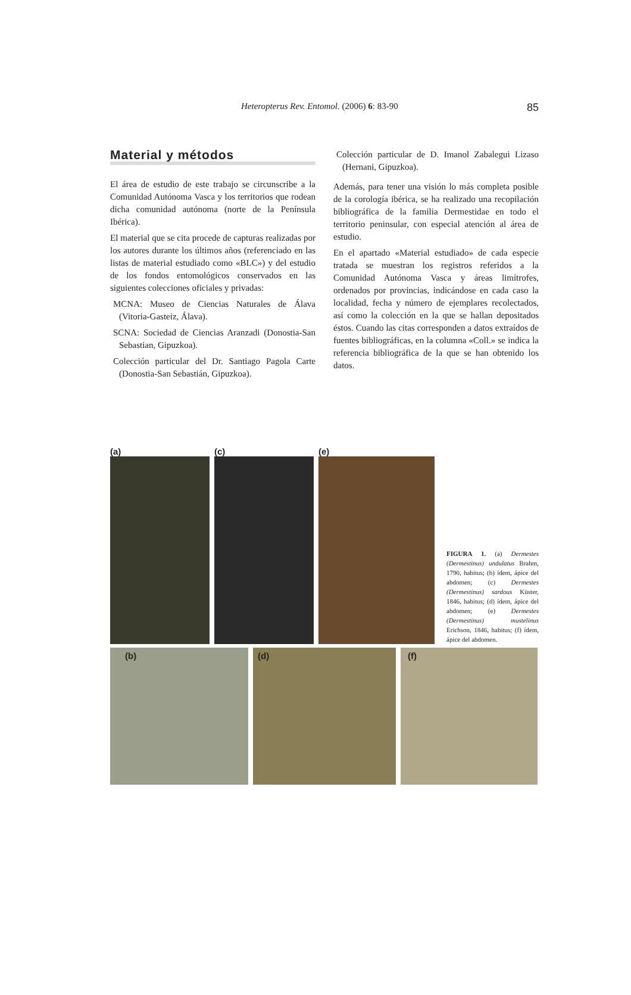Heteropterus Rev. Entomol. (2006) 6: 83-90 85
Material y métodos
El área de estudio de este trabajo se circunscribe a la Comunidad Autónoma Vasca y los territorios que rodean dicha comunidad autónoma (norte de la Península Ibérica).
El material que se cita procede de capturas realizadas por los autores durante los últimos años (referenciado en las listas de material estudiado como «BLC») y del estudio de los fondos entomológicos conservados en las siguientes colecciones oficiales y privadas:
MCNA: Museo de Ciencias Naturales de Álava (Vitoria-Gasteiz, Álava).
SCNA: Sociedad de Ciencias Aranzadi (Donostia-San Sebastian, Gipuzkoa).
Colección particular del Dr. Santiago Pagola Carte (Donostia-San Sebastián, Gipuzkoa).
Colección particular de D. Imanol Zabalegui Lizaso (Hernani, Gipuzkoa).
Además, para tener una visión lo más completa posible de la corología ibérica, se ha realizado una recopilación bibliográfica de la familia Dermestidae en todo el territorio peninsular, con especial atención al área de estudio.
En el apartado «Material estudiado» de cada especie tratada se muestran los registros referidos a la Comunidad Autónoma Vasca y áreas limítrofes, ordenados por provincias, indicándose en cada caso la localidad, fecha y número de ejemplares recolectados, así como la colección en la que se hallan depositados éstos. Cuando las citas corresponden a datos extraídos de fuentes bibliográficas, en la columna «Coll.» se indica la referencia bibliográfica de la que se han obtenido los datos.
(a) (c) (e)
FIGURA 1. (a) Dermestes (Dermestinus) undulatus Brahm, 1790, habitus; (b) ídem, ápice del abdomen; (c) Dermestes (Dermestinus) sardous Küster, 1846, habitus; (d) ídem, ápice del abdomen; (e) Dermestes (Dermestinus) mustelinus Erichson, 1846, habitus; (f) ídem, ápice del abdomen.
(b) (d) (f)